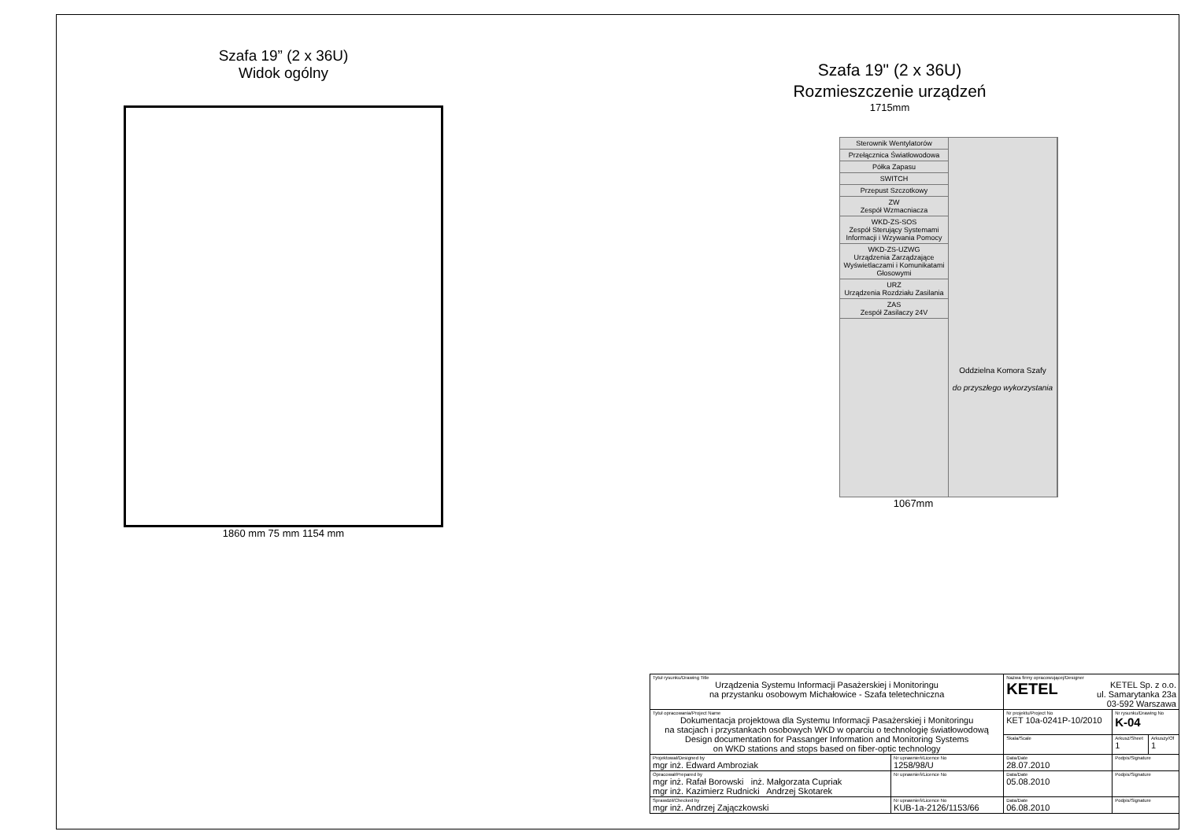Szafa 19” (2 x 36U)
Widok ogólny
1860 mm 75 mm 1154 mm
Szafa 19" (2 x 36U)
Rozmieszczenie urządzeń
1715mm
Sterownik Wentylatorów
Przełącznica Światłowodowa
Półka Zapasu
SWITCH
Przepust Szczotkowy
ZW
Zespół Wzmacniacza
WKD-ZS-SOS
Zespół Sterujący Systemami Informacji i Wzywania Pomocy
WKD-ZS-UZWG
Urządzenia Zarządzające Wyświetlaczami i Komunikatami Głosowymi
URZ
Urządzenia Rozdziału Zasilania
ZAS
Zespół Zasilaczy 24V
Oddzielna Komora Szafy
do przyszłego wykorzystania
1067mm
| Tytuł rysunku/Drawing Title Urządzenia Systemu Informacji Pasażerskiej i Monitoringu na przystanku osobowym Michałowice - Szafa teletechniczna | | Nazwa firmy opracowującej/Designer KETEL KETEL Sp. z o.o. ul. Samarytanka 23a 03-592 Warszawa | | |
| Tytuł opracowania/Project Name Dokumentacja projektowa dla Systemu Informacji Pasażerskiej i Monitoringu na stacjach i przystankach osobowych WKD w oparciu o technologię światłowodową Design documentation for Passanger Information and Monitoring Systems on WKD stations and stops based on fiber-optic technology | | Nr projektu/Project No KET 10a-0241P-10/2010 | Nr rysunku/Drawing No K-04 | |
| | | Skala/Scale | Arkusz/Sheet 1 | Arkuszy/Of 1 |
| Projektował/Designed by mgr inż. Edward Ambroziak | Nr uprawnień/Licence No 1258/98/U | Data/Date 28.07.2010 | Podpis/Signature | |
| Opracował/Prepared by mgr inż. Rafał Borowski inż. Małgorzata Cupriak mgr inż. Kazimierz Rudnicki Andrzej Skotarek | Nr uprawnień/Licence No | Data/Date 05.08.2010 | Podpis/Signature | |
| Sprawdził/Checked by mgr inż. Andrzej Zajączkowski | Nr uprawnień/Licence No KUB-1a-2126/1153/66 | Data/Date 06.08.2010 | Podpis/Signature | |